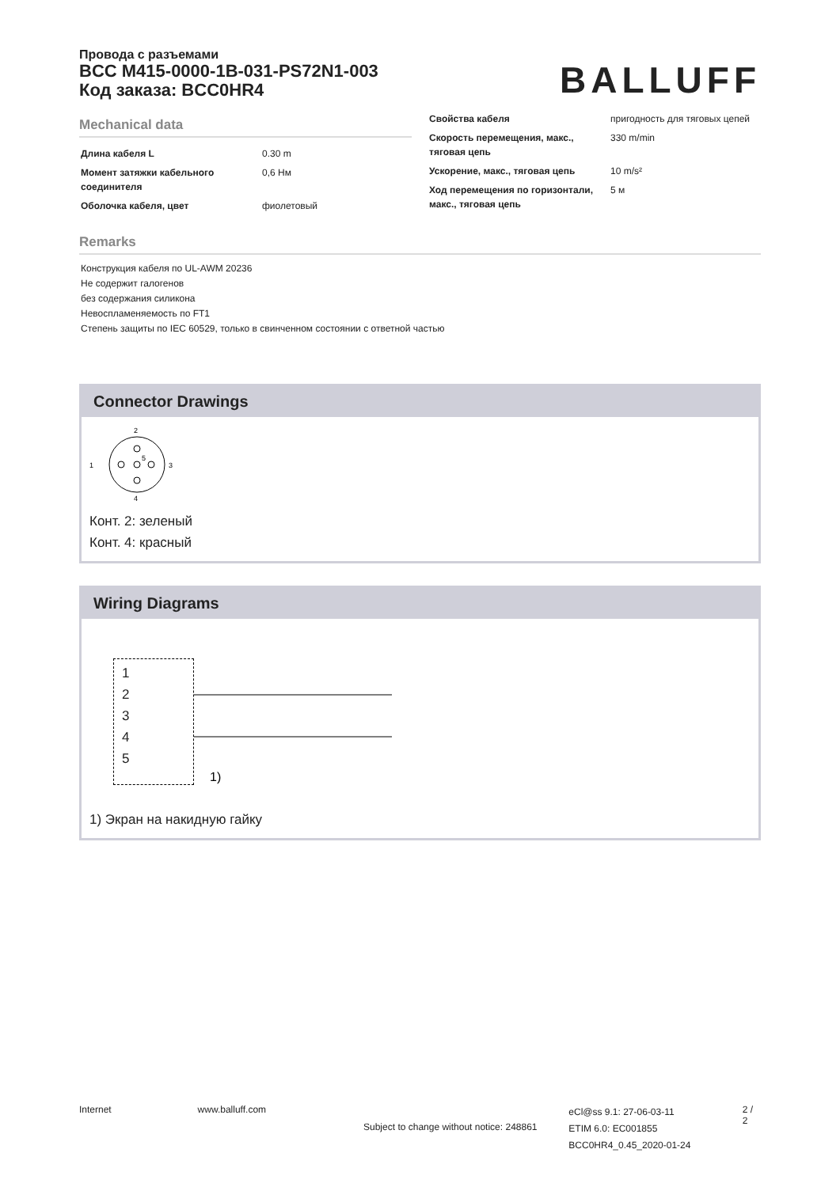Провода с разъемами
BCC M415-0000-1B-031-PS72N1-003
Код заказа: BCC0HR4
BALLUFF
Mechanical data
| Длина кабеля L | 0.30 m |
| Момент затяжки кабельного соединителя | 0,6 Нм |
| Оболочка кабеля, цвет | фиолетовый |
| Свойства кабеля | пригодность для тяговых цепей |
| Скорость перемещения, макс., тяговая цепь | 330 m/min |
| Ускорение, макс., тяговая цепь | 10 m/s² |
| Ход перемещения по горизонтали, макс., тяговая цепь | 5 м |
Remarks
Конструкция кабеля по UL-AWM 20236
Не содержит галогенов
без содержания силикона
Невоспламеняемость по FT1
Степень защиты по IEC 60529, только в свинченном состоянии с ответной частью
Connector Drawings
2
1
3
4
5
Конт. 2: зеленый
Конт. 4: красный
Wiring Diagrams
1
2
3
4
5
1)
1) Экран на накидную гайку
Internet www.balluff.com
Subject to change without notice: 248861
eCl@ss 9.1: 27-06-03-11
ETIM 6.0: EC001855
BCC0HR4_0.45_2020-01-24
2 / 2